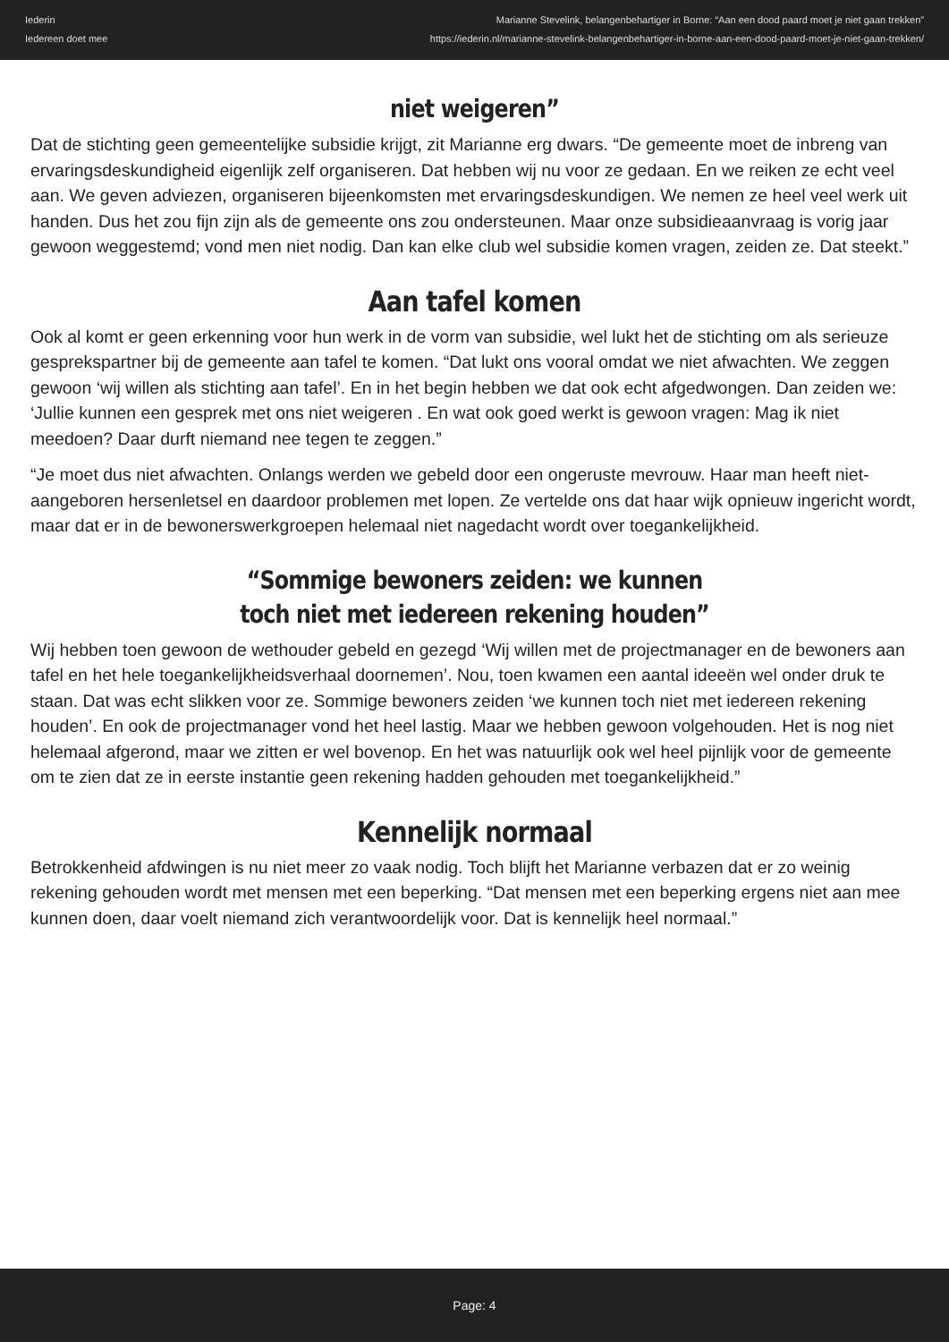Iederin
Iedereen doet mee
Marianne Stevelink, belangenbehartiger in Borne: “Aan een dood paard moet je niet gaan trekken”
https://iederin.nl/marianne-stevelink-belangenbehartiger-in-borne-aan-een-dood-paard-moet-je-niet-gaan-trekken/
niet weigeren”
Dat de stichting geen gemeentelijke subsidie krijgt, zit Marianne erg dwars. “De gemeente moet de inbreng van ervaringsdeskundigheid eigenlijk zelf organiseren. Dat hebben wij nu voor ze gedaan. En we reiken ze echt veel aan. We geven adviezen, organiseren bijeenkomsten met ervaringsdeskundigen. We nemen ze heel veel werk uit handen. Dus het zou fijn zijn als de gemeente ons zou ondersteunen. Maar onze subsidieaanvraag is vorig jaar gewoon weggestemd; vond men niet nodig. Dan kan elke club wel subsidie komen vragen, zeiden ze. Dat steekt.”
Aan tafel komen
Ook al komt er geen erkenning voor hun werk in de vorm van subsidie, wel lukt het de stichting om als serieuze gesprekspartner bij de gemeente aan tafel te komen. “Dat lukt ons vooral omdat we niet afwachten. We zeggen gewoon ‘wij willen als stichting aan tafel’. En in het begin hebben we dat ook echt afgedwongen. Dan zeiden we: ‘Jullie kunnen een gesprek met ons niet weigeren . En wat ook goed werkt is gewoon vragen: Mag ik niet meedoen? Daar durft niemand nee tegen te zeggen.”
“Je moet dus niet afwachten. Onlangs werden we gebeld door een ongeruste mevrouw. Haar man heeft niet-aangeboren hersenletsel en daardoor problemen met lopen. Ze vertelde ons dat haar wijk opnieuw ingericht wordt, maar dat er in de bewonerswerkgroepen helemaal niet nagedacht wordt over toegankelijkheid.
“Sommige bewoners zeiden: we kunnen
toch niet met iedereen rekening houden”
Wij hebben toen gewoon de wethouder gebeld en gezegd ‘Wij willen met de projectmanager en de bewoners aan tafel en het hele toegankelijkheidsverhaal doornemen’. Nou, toen kwamen een aantal ideeën wel onder druk te staan. Dat was echt slikken voor ze. Sommige bewoners zeiden ‘we kunnen toch niet met iedereen rekening houden’. En ook de projectmanager vond het heel lastig. Maar we hebben gewoon volgehouden. Het is nog niet helemaal afgerond, maar we zitten er wel bovenop. En het was natuurlijk ook wel heel pijnlijk voor de gemeente om te zien dat ze in eerste instantie geen rekening hadden gehouden met toegankelijkheid.”
Kennelijk normaal
Betrokkenheid afdwingen is nu niet meer zo vaak nodig. Toch blijft het Marianne verbazen dat er zo weinig rekening gehouden wordt met mensen met een beperking. “Dat mensen met een beperking ergens niet aan mee kunnen doen, daar voelt niemand zich verantwoordelijk voor. Dat is kennelijk heel normaal.”
Page: 4